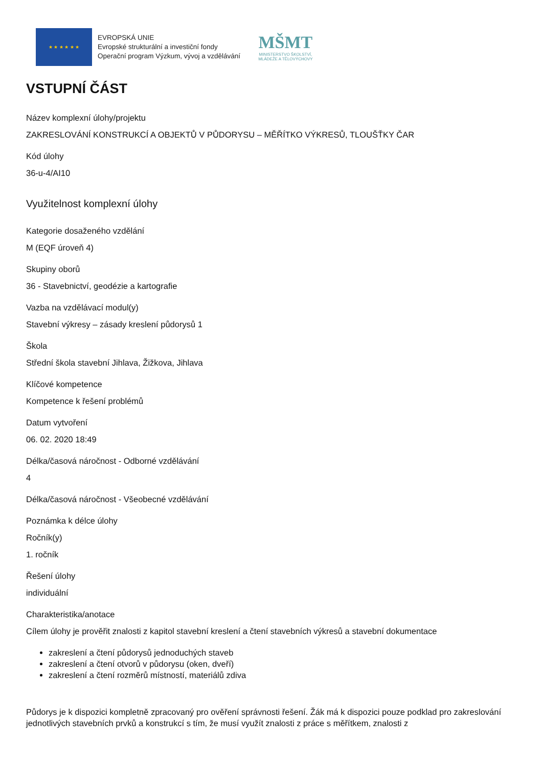★ ★ ★ ★ ★ ★
EVROPSKÁ UNIE
Evropské strukturální a investiční fondy
Operační program Výzkum, vývoj a vzdělávání
MŠMT
MINISTERSTVO ŠKOLSTVÍ,
MLÁDEŽE A TĚLOVÝCHOVY
VSTUPNÍ ČÁST
Název komplexní úlohy/projektu
ZAKRESLOVÁNÍ KONSTRUKCÍ A OBJEKTŮ V PŮDORYSU – MĚŘÍTKO VÝKRESŮ, TLOUŠŤKY ČAR
Kód úlohy
36-u-4/AI10
Využitelnost komplexní úlohy
Kategorie dosaženého vzdělání
M (EQF úroveň 4)
Skupiny oborů
36 - Stavebnictví, geodézie a kartografie
Vazba na vzdělávací modul(y)
Stavební výkresy – zásady kreslení půdorysů 1
Škola
Střední škola stavební Jihlava, Žižkova, Jihlava
Klíčové kompetence
Kompetence k řešení problémů
Datum vytvoření
06. 02. 2020 18:49
Délka/časová náročnost - Odborné vzdělávání
4
Délka/časová náročnost - Všeobecné vzdělávání
Poznámka k délce úlohy
Ročník(y)
1. ročník
Řešení úlohy
individuální
Charakteristika/anotace
Cílem úlohy je prověřit znalosti z kapitol stavební kreslení a čtení stavebních výkresů a stavební dokumentace
zakreslení a čtení půdorysů jednoduchých staveb
zakreslení a čtení otvorů v půdorysu (oken, dveří)
zakreslení a čtení rozměrů místností, materiálů zdiva
Půdorys je k dispozici kompletně zpracovaný pro ověření správnosti řešení. Žák má k dispozici pouze podklad pro zakreslování jednotlivých stavebních prvků a konstrukcí s tím, že musí využít znalosti z práce s měřítkem, znalosti z